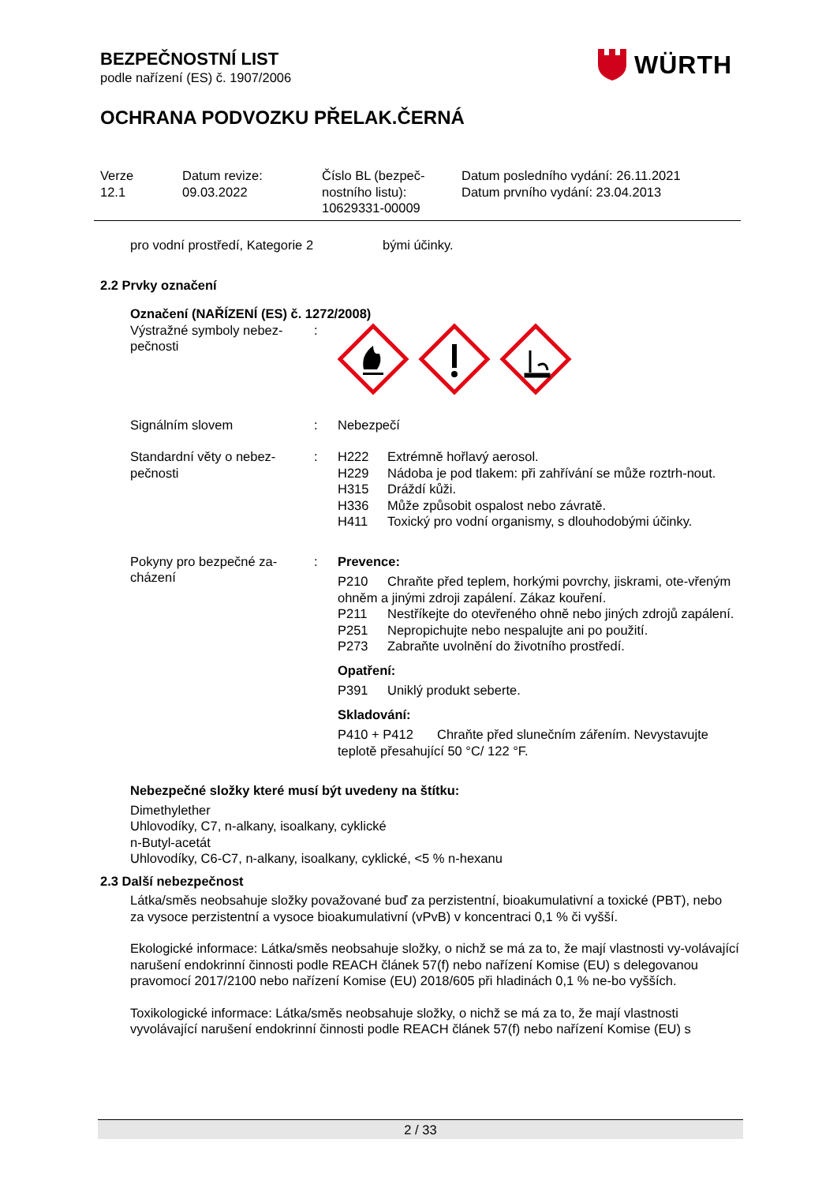BEZPEČNOSTNÍ LIST
podle nařízení (ES) č. 1907/2006
OCHRANA PODVOZKU PŘELAK.ČERNÁ
WÜRTH
Verze
12.1
Datum revize:
09.03.2022
Číslo BL (bezpeč-
nostního listu):
10629331-00009
Datum posledního vydání: 26.11.2021
Datum prvního vydání: 23.04.2013
pro vodní prostředí, Kategorie 2 bými účinky.
2.2 Prvky označení
Označení (NAŘÍZENÍ (ES) č. 1272/2008)
Výstražné symboly nebez-pečnosti
:
Signálním slovem : Nebezpečí
Standardní věty o nebez-pečnosti
: H222 Extrémně hořlavý aerosol.
H229 Nádoba je pod tlakem: při zahřívání se může roztrh-nout.
H315 Dráždí kůži.
H336 Může způsobit ospalost nebo závratě.
H411 Toxický pro vodní organismy, s dlouhodobými účinky.
Pokyny pro bezpečné za-cházení
: Prevence:
P210 Chraňte před teplem, horkými povrchy, jiskrami, ote-vřeným ohněm a jinými zdroji zapálení. Zákaz kouření.
P211 Nestříkejte do otevřeného ohně nebo jiných zdrojů zapálení.
P251 Nepropichujte nebo nespalujte ani po použití.
P273 Zabraňte uvolnění do životního prostředí.
Opatření:
P391 Uniklý produkt seberte.
Skladování:
P410 + P412 Chraňte před slunečním zářením. Nevystavujte teplotě přesahující 50 °C/ 122 °F.
Nebezpečné složky které musí být uvedeny na štítku:
Dimethylether
Uhlovodíky, C7, n-alkany, isoalkany, cyklické
n-Butyl-acetát
Uhlovodíky, C6-C7, n-alkany, isoalkany, cyklické, <5 % n-hexanu
2.3 Další nebezpečnost
Látka/směs neobsahuje složky považované buď za perzistentní, bioakumulativní a toxické (PBT), nebo za vysoce perzistentní a vysoce bioakumulativní (vPvB) v koncentraci 0,1 % či vyšší.
Ekologické informace: Látka/směs neobsahuje složky, o nichž se má za to, že mají vlastnosti vy-volávající narušení endokrinní činnosti podle REACH článek 57(f) nebo nařízení Komise (EU) s delegovanou pravomocí 2017/2100 nebo nařízení Komise (EU) 2018/605 při hladinách 0,1 % ne-bo vyšších.
Toxikologické informace: Látka/směs neobsahuje složky, o nichž se má za to, že mají vlastnosti vyvolávající narušení endokrinní činnosti podle REACH článek 57(f) nebo nařízení Komise (EU) s
2 / 33